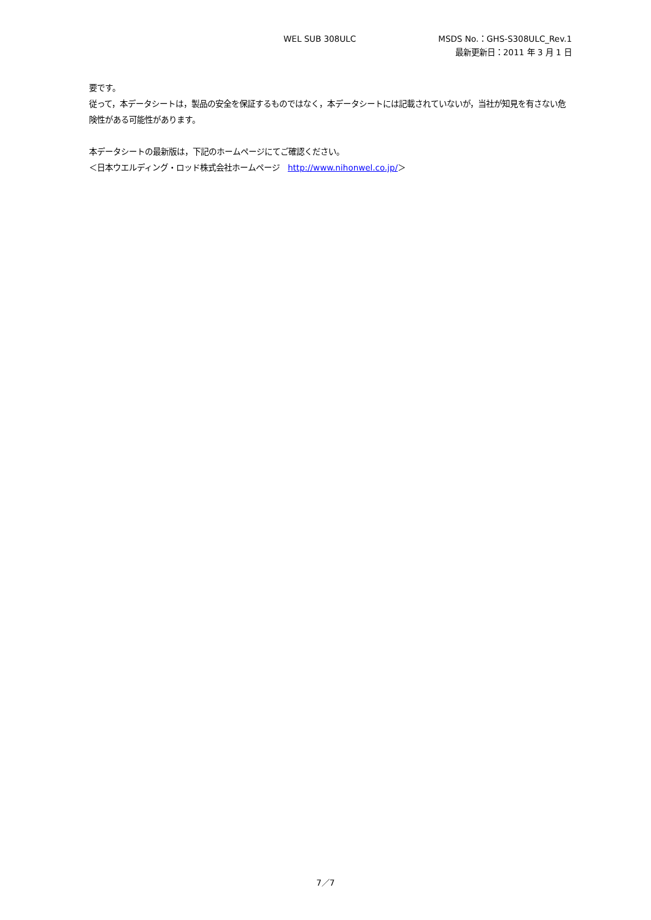WEL SUB 308ULC MSDS No.：GHS-S308ULC_Rev.1
最新更新日：2011 年 3 月 1 日
要です。
従って，本データシートは，製品の安全を保証するものではなく，本データシートには記載されていないが，当社が知見を有さない危険性がある可能性があります。
本データシートの最新版は，下記のホームページにてご確認ください。
＜日本ウエルディング・ロッド株式会社ホームページ　http://www.nihonwel.co.jp/＞
7／7